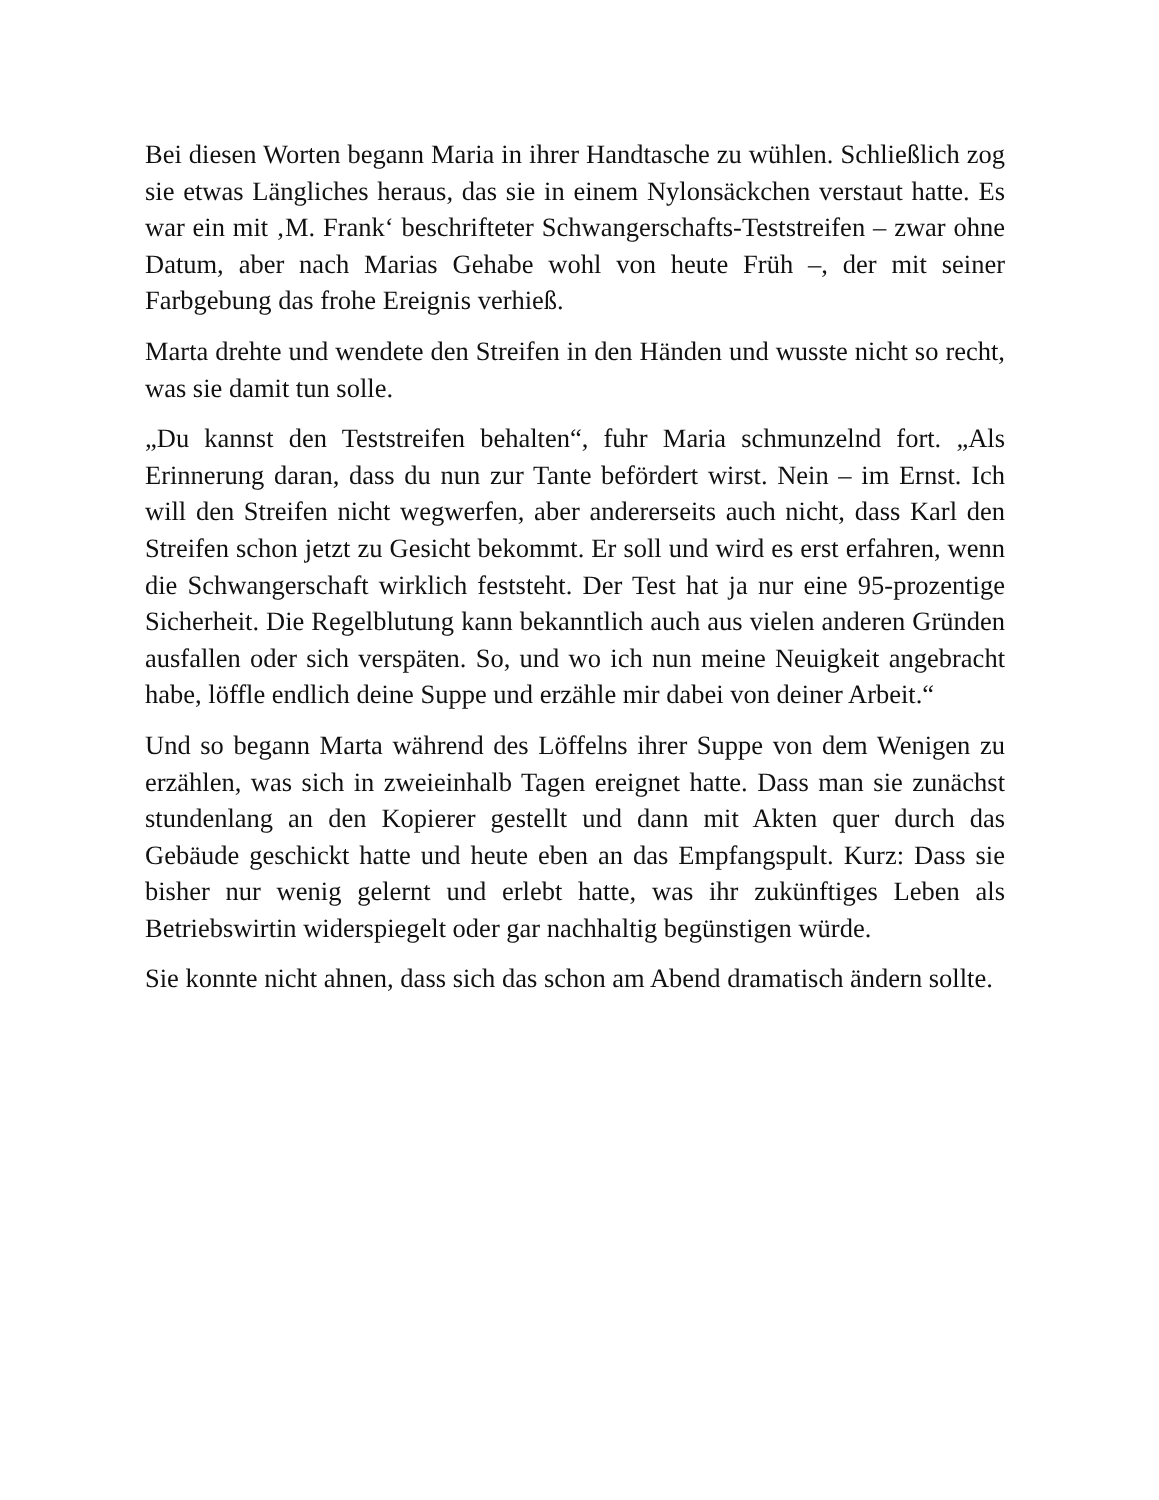Bei diesen Worten begann Maria in ihrer Handtasche zu wühlen. Schließlich zog sie etwas Längliches heraus, das sie in einem Nylonsäckchen verstaut hatte. Es war ein mit ‚M. Frank‘ beschrifteter Schwangerschafts-Teststreifen – zwar ohne Datum, aber nach Marias Gehabe wohl von heute Früh –, der mit seiner Farbgebung das frohe Ereignis verhieß.
Marta drehte und wendete den Streifen in den Händen und wusste nicht so recht, was sie damit tun solle.
„Du kannst den Teststreifen behalten“, fuhr Maria schmunzelnd fort. „Als Erinnerung daran, dass du nun zur Tante befördert wirst. Nein – im Ernst. Ich will den Streifen nicht wegwerfen, aber andererseits auch nicht, dass Karl den Streifen schon jetzt zu Gesicht bekommt. Er soll und wird es erst erfahren, wenn die Schwangerschaft wirklich feststeht. Der Test hat ja nur eine 95-prozentige Sicherheit. Die Regelblutung kann bekanntlich auch aus vielen anderen Gründen ausfallen oder sich verspäten. So, und wo ich nun meine Neuigkeit angebracht habe, löffle endlich deine Suppe und erzähle mir dabei von deiner Arbeit.“
Und so begann Marta während des Löffelns ihrer Suppe von dem Wenigen zu erzählen, was sich in zweieinhalb Tagen ereignet hatte. Dass man sie zunächst stundenlang an den Kopierer gestellt und dann mit Akten quer durch das Gebäude geschickt hatte und heute eben an das Empfangspult. Kurz: Dass sie bisher nur wenig gelernt und erlebt hatte, was ihr zukünftiges Leben als Betriebswirtin widerspiegelt oder gar nachhaltig begünstigen würde.
Sie konnte nicht ahnen, dass sich das schon am Abend dramatisch ändern sollte.